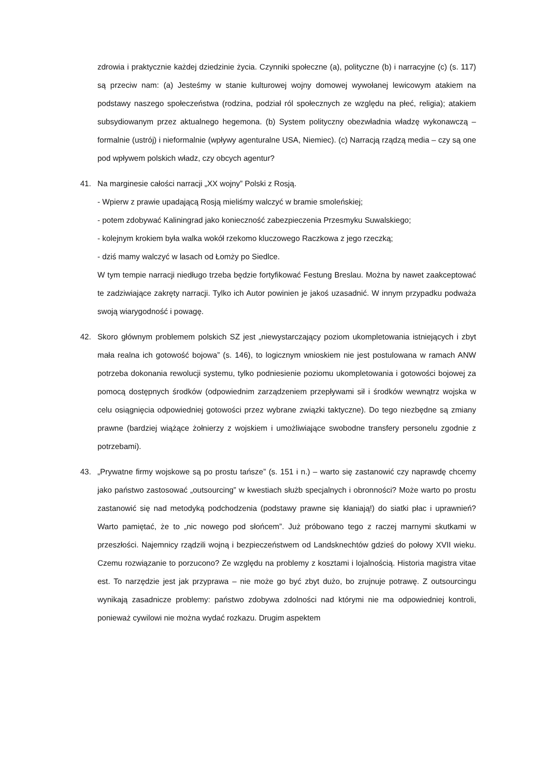zdrowia i praktycznie każdej dziedzinie życia. Czynniki społeczne (a), polityczne (b) i narracyjne (c) (s. 117) są przeciw nam: (a) Jesteśmy w stanie kulturowej wojny domowej wywołanej lewicowym atakiem na podstawy naszego społeczeństwa (rodzina, podział ról społecznych ze względu na płeć, religia); atakiem subsydiowanym przez aktualnego hegemona. (b) System polityczny obezwładnia władzę wykonawczą – formalnie (ustrój) i nieformalnie (wpływy agenturalne USA, Niemiec). (c) Narracją rządzą media – czy są one pod wpływem polskich władz, czy obcych agentur?
41. Na marginesie całości narracji „XX wojny” Polski z Rosją.
- Wpierw z prawie upadającą Rosją mieliśmy walczyć w bramie smoleńskiej;
- potem zdobywać Kaliningrad jako konieczność zabezpieczenia Przesmyku Suwalskiego;
- kolejnym krokiem była walka wokół rzekomo kluczowego Raczkowa z jego rzeczką;
- dziś mamy walczyć w lasach od Łomży po Siedlce.
W tym tempie narracji niedługo trzeba będzie fortyfikować Festung Breslau. Można by nawet zaakceptować te zadziwiające zakręty narracji. Tylko ich Autor powinien je jakoś uzasadnić. W innym przypadku podważa swoją wiarygodność i powagę.
42. Skoro głównym problemem polskich SZ jest „niewystarczający poziom ukompletowania istniejących i zbyt mała realna ich gotowość bojowa” (s. 146), to logicznym wnioskiem nie jest postulowana w ramach ANW potrzeba dokonania rewolucji systemu, tylko podniesienie poziomu ukompletowania i gotowości bojowej za pomocą dostępnych środków (odpowiednim zarządzeniem przepływami sił i środków wewnątrz wojska w celu osiągnięcia odpowiedniej gotowości przez wybrane związki taktyczne). Do tego niezbędne są zmiany prawne (bardziej wiążące żołnierzy z wojskiem i umożliwiające swobodne transfery personelu zgodnie z potrzebami).
43. „Prywatne firmy wojskowe są po prostu tańsze” (s. 151 i n.) – warto się zastanowić czy naprawdę chcemy jako państwo zastosować „outsourcing” w kwestiach służb specjalnych i obronności? Może warto po prostu zastanowić się nad metodyką podchodzenia (podstawy prawne się kłaniają!) do siatki płac i uprawnień? Warto pamiętać, że to „nic nowego pod słońcem”. Już próbowano tego z raczej marnymi skutkami w przeszłości. Najemnicy rządzili wojną i bezpieczeństwem od Landsknechtów gdzieś do połowy XVII wieku. Czemu rozwiązanie to porzucono? Ze względu na problemy z kosztami i lojalnością. Historia magistra vitae est. To narzędzie jest jak przyprawa – nie może go być zbyt dużo, bo zrujnuje potrawę. Z outsourcingu wynikają zasadnicze problemy: państwo zdobywa zdolności nad którymi nie ma odpowiedniej kontroli, ponieważ cywilowi nie można wydać rozkazu. Drugim aspektem